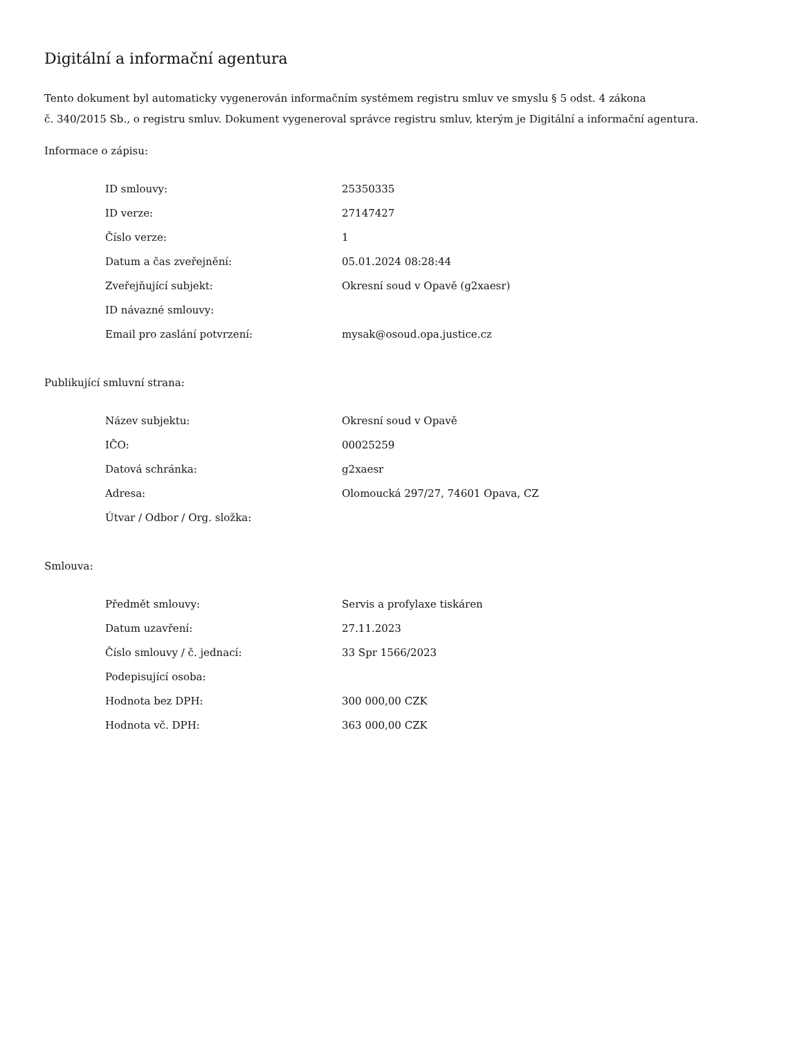Digitální a informační agentura
Tento dokument byl automaticky vygenerován informačním systémem registru smluv ve smyslu § 5 odst. 4 zákona
č. 340/2015 Sb., o registru smluv. Dokument vygeneroval správce registru smluv, kterým je Digitální a informační agentura.
Informace o zápisu:
| ID smlouvy: | 25350335 |
| ID verze: | 27147427 |
| Číslo verze: | 1 |
| Datum a čas zveřejnění: | 05.01.2024 08:28:44 |
| Zveřejňující subjekt: | Okresní soud v Opavě (g2xaesr) |
| ID návazné smlouvy: | |
| Email pro zaslání potvrzení: | mysak@osoud.opa.justice.cz |
Publikující smluvní strana:
| Název subjektu: | Okresní soud v Opavě |
| IČO: | 00025259 |
| Datová schránka: | g2xaesr |
| Adresa: | Olomoucká 297/27, 74601 Opava, CZ |
| Útvar / Odbor / Org. složka: | |
Smlouva:
| Předmět smlouvy: | Servis a profylaxe tiskáren |
| Datum uzavření: | 27.11.2023 |
| Číslo smlouvy / č. jednací: | 33 Spr 1566/2023 |
| Podepisující osoba: | |
| Hodnota bez DPH: | 300 000,00 CZK |
| Hodnota vč. DPH: | 363 000,00 CZK |